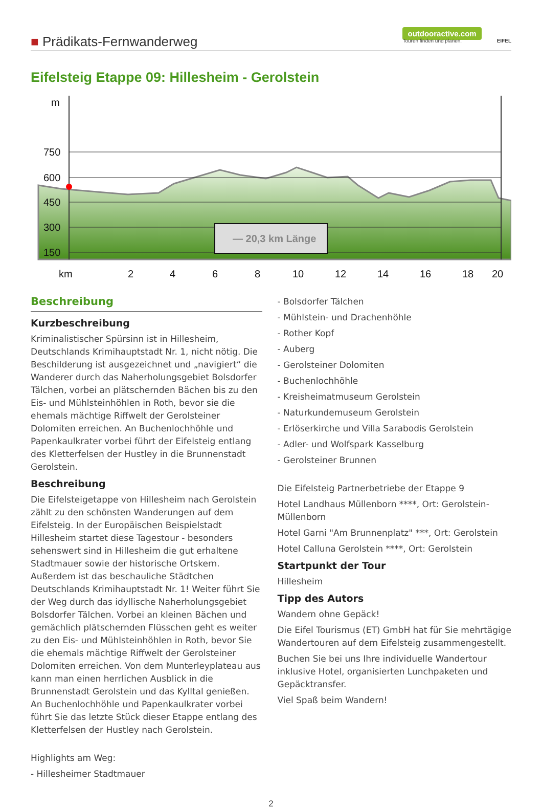■ Prädikats-Fernwanderweg
outdooractive.com
Touren finden und planen.
EIFEL
Eifelsteig Etappe 09: Hillesheim - Gerolstein
m
750
600
450
300
150
km
2
4
6
8
10
12
14
16
18
20
— 20,3 km Länge
Beschreibung
Kurzbeschreibung
Kriminalistischer Spürsinn ist in Hillesheim, Deutschlands Krimihauptstadt Nr. 1, nicht nötig. Die Beschilderung ist ausgezeichnet und „navigiert“ die Wanderer durch das Naherholungsgebiet Bolsdorfer Tälchen, vorbei an plätschernden Bächen bis zu den Eis- und Mühlsteinhöhlen in Roth, bevor sie die ehemals mächtige Riffwelt der Gerolsteiner Dolomiten erreichen. An Buchenlochhöhle und Papenkaulkrater vorbei führt der Eifelsteig entlang des Kletterfelsen der Hustley in die Brunnenstadt Gerolstein.
Beschreibung
Die Eifelsteigetappe von Hillesheim nach Gerolstein zählt zu den schönsten Wanderungen auf dem Eifelsteig. In der Europäischen Beispielstadt Hillesheim startet diese Tagestour - besonders sehenswert sind in Hillesheim die gut erhaltene Stadtmauer sowie der historische Ortskern. Außerdem ist das beschauliche Städtchen Deutschlands Krimihauptstadt Nr. 1! Weiter führt Sie der Weg durch das idyllische Naherholungsgebiet Bolsdorfer Tälchen. Vorbei an kleinen Bächen und gemächlich plätschernden Flüsschen geht es weiter zu den Eis- und Mühlsteinhöhlen in Roth, bevor Sie die ehemals mächtige Riffwelt der Gerolsteiner Dolomiten erreichen. Von dem Munterleyplateau aus kann man einen herrlichen Ausblick in die Brunnenstadt Gerolstein und das Kylltal genießen. An Buchenlochhöhle und Papenkaulkrater vorbei führt Sie das letzte Stück dieser Etappe entlang des Kletterfelsen der Hustley nach Gerolstein.
Highlights am Weg:
- Hillesheimer Stadtmauer
- Bolsdorfer Tälchen
- Mühlstein- und Drachenhöhle
- Rother Kopf
- Auberg
- Gerolsteiner Dolomiten
- Buchenlochhöhle
- Kreisheimatmuseum Gerolstein
- Naturkundemuseum Gerolstein
- Erlöserkirche und Villa Sarabodis Gerolstein
- Adler- und Wolfspark Kasselburg
- Gerolsteiner Brunnen
Die Eifelsteig Partnerbetriebe der Etappe 9
Hotel Landhaus Müllenborn ****, Ort: Gerolstein-Müllenborn
Hotel Garni "Am Brunnenplatz" ***, Ort: Gerolstein
Hotel Calluna Gerolstein ****, Ort: Gerolstein
Startpunkt der Tour
Hillesheim
Tipp des Autors
Wandern ohne Gepäck!
Die Eifel Tourismus (ET) GmbH hat für Sie mehrtägige Wandertouren auf dem Eifelsteig zusammengestellt.
Buchen Sie bei uns Ihre individuelle Wandertour inklusive Hotel, organisierten Lunchpaketen und Gepäcktransfer.
Viel Spaß beim Wandern!
2